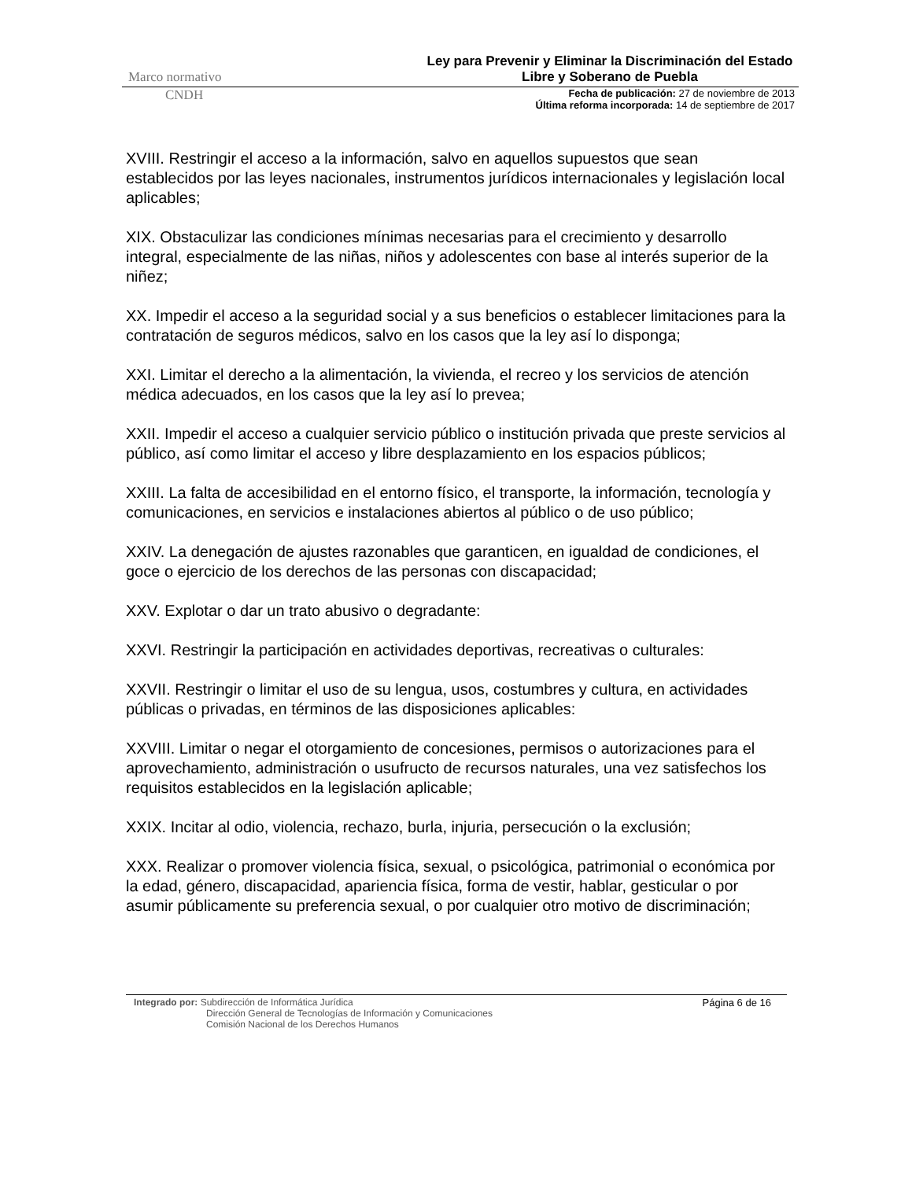Marco normativo Ley para Prevenir y Eliminar la Discriminación del Estado Libre y Soberano de Puebla
CNDH
Fecha de publicación: 27 de noviembre de 2013
Última reforma incorporada: 14 de septiembre de 2017
XVIII. Restringir el acceso a la información, salvo en aquellos supuestos que sean establecidos por las leyes nacionales, instrumentos jurídicos internacionales y legislación local aplicables;
XIX. Obstaculizar las condiciones mínimas necesarias para el crecimiento y desarrollo integral, especialmente de las niñas, niños y adolescentes con base al interés superior de la niñez;
XX. Impedir el acceso a la seguridad social y a sus beneficios o establecer limitaciones para la contratación de seguros médicos, salvo en los casos que la ley así lo disponga;
XXI. Limitar el derecho a la alimentación, la vivienda, el recreo y los servicios de atención médica adecuados, en los casos que la ley así lo prevea;
XXII. Impedir el acceso a cualquier servicio público o institución privada que preste servicios al público, así como limitar el acceso y libre desplazamiento en los espacios públicos;
XXIII. La falta de accesibilidad en el entorno físico, el transporte, la información, tecnología y comunicaciones, en servicios e instalaciones abiertos al público o de uso público;
XXIV. La denegación de ajustes razonables que garanticen, en igualdad de condiciones, el goce o ejercicio de los derechos de las personas con discapacidad;
XXV. Explotar o dar un trato abusivo o degradante:
XXVI. Restringir la participación en actividades deportivas, recreativas o culturales:
XXVII. Restringir o limitar el uso de su lengua, usos, costumbres y cultura, en actividades públicas o privadas, en términos de las disposiciones aplicables:
XXVIII. Limitar o negar el otorgamiento de concesiones, permisos o autorizaciones para el aprovechamiento, administración o usufructo de recursos naturales, una vez satisfechos los requisitos establecidos en la legislación aplicable;
XXIX. Incitar al odio, violencia, rechazo, burla, injuria, persecución o la exclusión;
XXX. Realizar o promover violencia física, sexual, o psicológica, patrimonial o económica por la edad, género, discapacidad, apariencia física, forma de vestir, hablar, gesticular o por asumir públicamente su preferencia sexual, o por cualquier otro motivo de discriminación;
Integrado por: Subdirección de Informática Jurídica
Dirección General de Tecnologías de Información y Comunicaciones
Comisión Nacional de los Derechos Humanos
Página 6 de 16